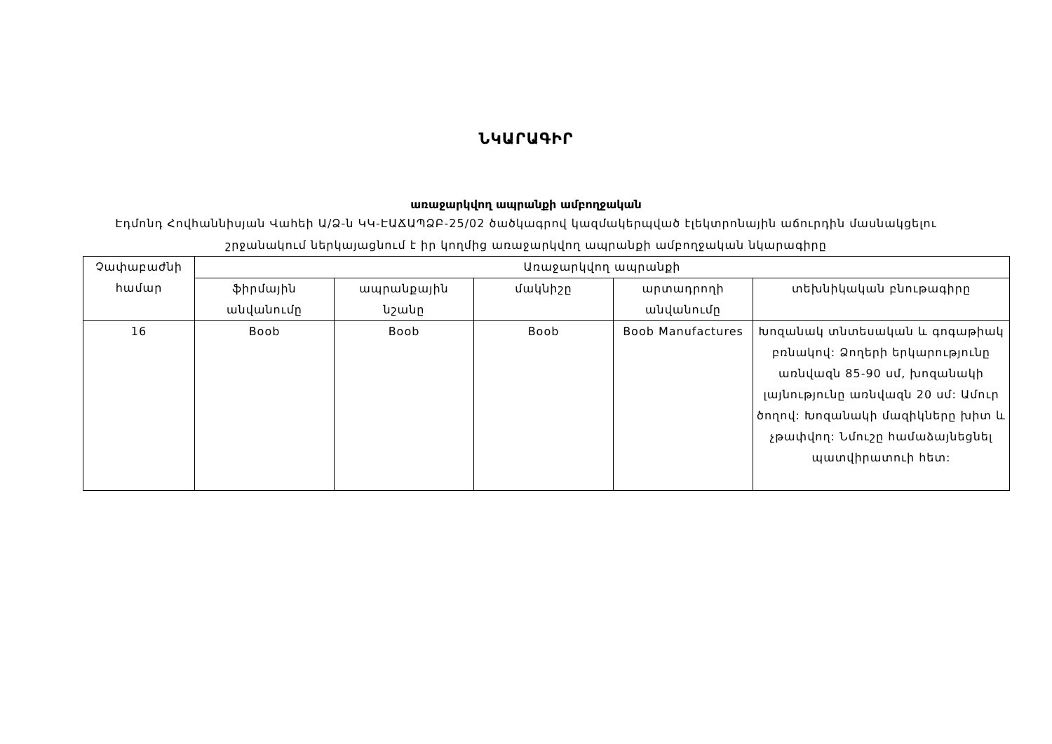ՆԿԱՐԱԳԻՐ
առաջարկվող ապրանքի ամբողջական
Էդմոնդ Հովհաննիսյան Վաhեի Ա/Ձ-ն ԿԿ-ԷԱՃԱՊՁԲ-25/02 ծածկագրով կազմակերպված էլեկտրոնային աճուրդին մասնակցելու
շրջանակում ներկայացնում է իր կողմից առաջարկվող ապրանքի ամբողջական նկարագիրը
| Չափաբաժնի համար | Առաջարկվող ապրանքի | | | | |
| --- | --- | --- | --- | --- | --- |
| | ֆիրմային անվանումը | ապրանքային նշանը | մակնիշը | արտադրողի անվանումը | տեխնիկական բնութագիրը |
| 16 | Boob | Boob | Boob | Boob Manufactures | Խոզանակ տնտեսական և գոգաթիակ բռնակով: Ձողերի երկարությունը առնվազն 85-90 սմ, խոզանակի լայնությունը առնվազն 20 սմ: Ամուր ծողով: Խոզանակի մազիկները խիտ և չթափվող: Նմուշը համաձայնեցնել պատվիրատուի հետ: |